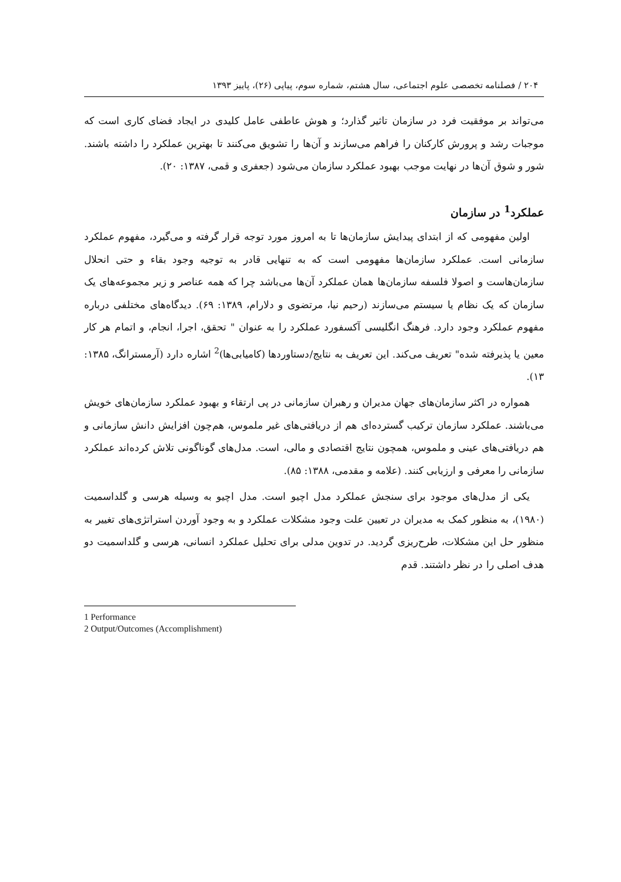۲۰۴ / فصلنامه تخصصی علوم اجتماعی، سال هشتم، شماره سوم، پیاپی (۲۶)، پاییز ۱۳۹۳
می‌تواند بر موفقیت فرد در سازمان تاثیر گذارد؛ و هوش عاطفی عامل کلیدی در ایجاد فضای کاری است که موجبات رشد و پرورش کارکنان را فراهم می‌سازند و آن‌ها را تشویق می‌کنند تا بهترین عملکرد را داشته باشند. شور و شوق آن‌ها در نهایت موجب بهبود عملکرد سازمان می‌شود (جعفری و قمی، ۱۳۸۷: ۲۰).
عملکرد<sup>1</sup> در سازمان
اولین مفهومی که از ابتدای پیدایش سازمان‌ها تا به امروز مورد توجه قرار گرفته و می‌گیرد، مفهوم عملکرد سازمانی است. عملکرد سازمان‌ها مفهومی است که به تنهایی قادر به توجیه وجود بقاء و حتی انحلال سازمان‌هاست و اصولا فلسفه سازمان‌ها همان عملکرد آن‌ها می‌باشد چرا که همه عناصر و زیر مجموعه‌های یک سازمان که یک نظام یا سیستم می‌سازند (رحیم نیا، مرتضوی و دلارام، ۱۳۸۹: ۶۹). دیدگاه‌های مختلفی درباره مفهوم عملکرد وجود دارد. فرهنگ انگلیسی آکسفورد عملکرد را به عنوان " تحقق، اجرا، انجام، و اتمام هر کار معین یا پذیرفته شده" تعریف می‌کند. این تعریف به نتایج/دستاوردها (کامیابی‌ها)<sup>2</sup> اشاره دارد (آرمسترانگ، ۱۳۸۵: ۱۳).
همواره در اکثر سازمان‌های جهان مدیران و رهبران سازمانی در پی ارتقاء و بهبود عملکرد سازمان‌های خویش می‌باشند. عملکرد سازمان ترکیب گسترده‌ای هم از دریافتی‌های غیر ملموس، هم‌چون افزایش دانش سازمانی و هم دریافتی‌های عینی و ملموس، همچون نتایج اقتصادی و مالی، است. مدل‌های گوناگونی تلاش کرده‌اند عملکرد سازمانی را معرفی و ارزیابی کنند. (علامه و مقدمی، ۱۳۸۸: ۸۵).
یکی از مدل‌های موجود برای سنجش عملکرد مدل اچیو است. مدل اچیو به وسیله هرسی و گلداسمیت (۱۹۸۰)، به منظور کمک به مدیران در تعیین علت وجود مشکلات عملکرد و به وجود آوردن استراتژی‌های تغییر به منظور حل این مشکلات، طرح‌ریزی گردید. در تدوین مدلی برای تحلیل عملکرد انسانی، هرسی و گلداسمیت دو هدف اصلی را در نظر داشتند. قدم
1 Performance
2 Output/Outcomes (Accomplishment)